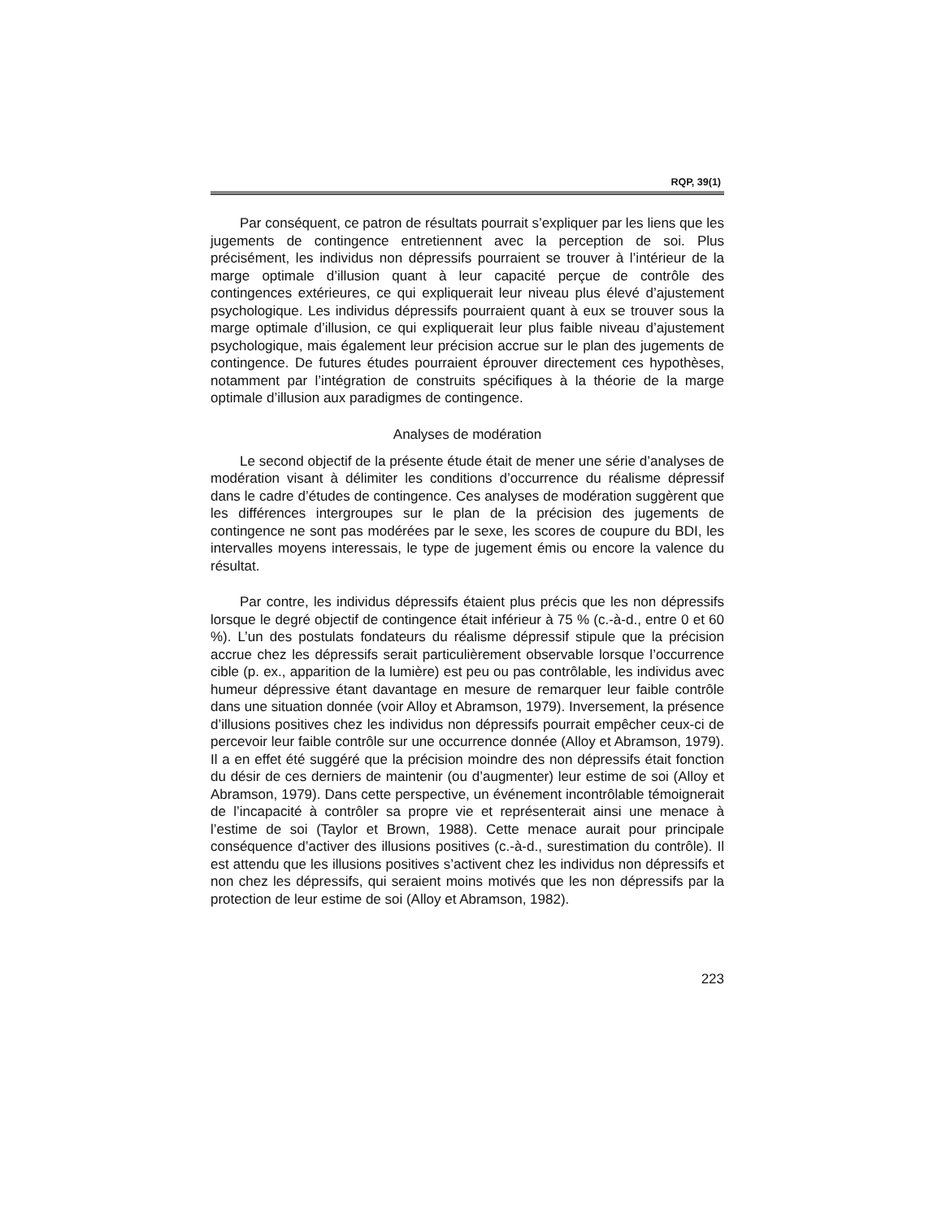RQP, 39(1)
Par conséquent, ce patron de résultats pourrait s’expliquer par les liens que les jugements de contingence entretiennent avec la perception de soi. Plus précisément, les individus non dépressifs pourraient se trouver à l’intérieur de la marge optimale d’illusion quant à leur capacité perçue de contrôle des contingences extérieures, ce qui expliquerait leur niveau plus élevé d’ajustement psychologique. Les individus dépressifs pourraient quant à eux se trouver sous la marge optimale d’illusion, ce qui expliquerait leur plus faible niveau d’ajustement psychologique, mais également leur précision accrue sur le plan des jugements de contingence. De futures études pourraient éprouver directement ces hypothèses, notamment par l’intégration de construits spécifiques à la théorie de la marge optimale d’illusion aux paradigmes de contingence.
Analyses de modération
Le second objectif de la présente étude était de mener une série d’analyses de modération visant à délimiter les conditions d’occurrence du réalisme dépressif dans le cadre d’études de contingence. Ces analyses de modération suggèrent que les différences intergroupes sur le plan de la précision des jugements de contingence ne sont pas modérées par le sexe, les scores de coupure du BDI, les intervalles moyens interessais, le type de jugement émis ou encore la valence du résultat.
Par contre, les individus dépressifs étaient plus précis que les non dépressifs lorsque le degré objectif de contingence était inférieur à 75 % (c.-à-d., entre 0 et 60 %). L’un des postulats fondateurs du réalisme dépressif stipule que la précision accrue chez les dépressifs serait particulièrement observable lorsque l’occurrence cible (p. ex., apparition de la lumière) est peu ou pas contrôlable, les individus avec humeur dépressive étant davantage en mesure de remarquer leur faible contrôle dans une situation donnée (voir Alloy et Abramson, 1979). Inversement, la présence d’illusions positives chez les individus non dépressifs pourrait empêcher ceux-ci de percevoir leur faible contrôle sur une occurrence donnée (Alloy et Abramson, 1979). Il a en effet été suggéré que la précision moindre des non dépressifs était fonction du désir de ces derniers de maintenir (ou d’augmenter) leur estime de soi (Alloy et Abramson, 1979). Dans cette perspective, un événement incontrôlable témoignerait de l’incapacité à contrôler sa propre vie et représenterait ainsi une menace à l’estime de soi (Taylor et Brown, 1988). Cette menace aurait pour principale conséquence d’activer des illusions positives (c.-à-d., surestimation du contrôle). Il est attendu que les illusions positives s’activent chez les individus non dépressifs et non chez les dépressifs, qui seraient moins motivés que les non dépressifs par la protection de leur estime de soi (Alloy et Abramson, 1982).
223